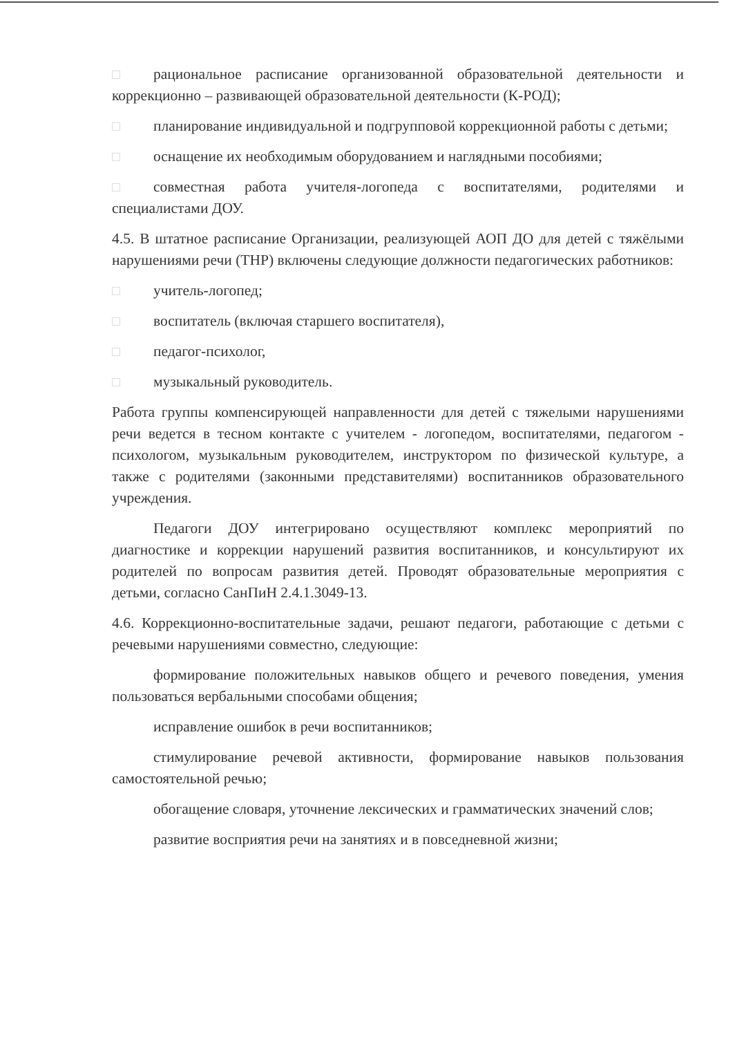рациональное расписание организованной образовательной деятельности и коррекционно – развивающей образовательной деятельности (К-РОД);
планирование индивидуальной и подгрупповой коррекционной работы с детьми;
оснащение их необходимым оборудованием и наглядными пособиями;
совместная работа учителя-логопеда с воспитателями, родителями и специалистами ДОУ.
4.5. В штатное расписание Организации, реализующей АОП ДО для детей с тяжёлыми нарушениями речи (ТНР) включены следующие должности педагогических работников:
учитель-логопед;
воспитатель (включая старшего воспитателя),
педагог-психолог,
музыкальный руководитель.
Работа группы компенсирующей направленности для детей с тяжелыми нарушениями речи ведется в тесном контакте с учителем - логопедом, воспитателями, педагогом - психологом, музыкальным руководителем, инструктором по физической культуре, а также с родителями (законными представителями) воспитанников образовательного учреждения.
Педагоги ДОУ интегрировано осуществляют комплекс мероприятий по диагностике и коррекции нарушений развития воспитанников, и консультируют их родителей по вопросам развития детей. Проводят образовательные мероприятия с детьми, согласно СанПиН 2.4.1.3049-13.
4.6. Коррекционно-воспитательные задачи, решают педагоги, работающие с детьми с речевыми нарушениями совместно, следующие:
формирование положительных навыков общего и речевого поведения, умения пользоваться вербальными способами общения;
исправление ошибок в речи воспитанников;
стимулирование речевой активности, формирование навыков пользования самостоятельной речью;
обогащение словаря, уточнение лексических и грамматических значений слов;
развитие восприятия речи на занятиях и в повседневной жизни;